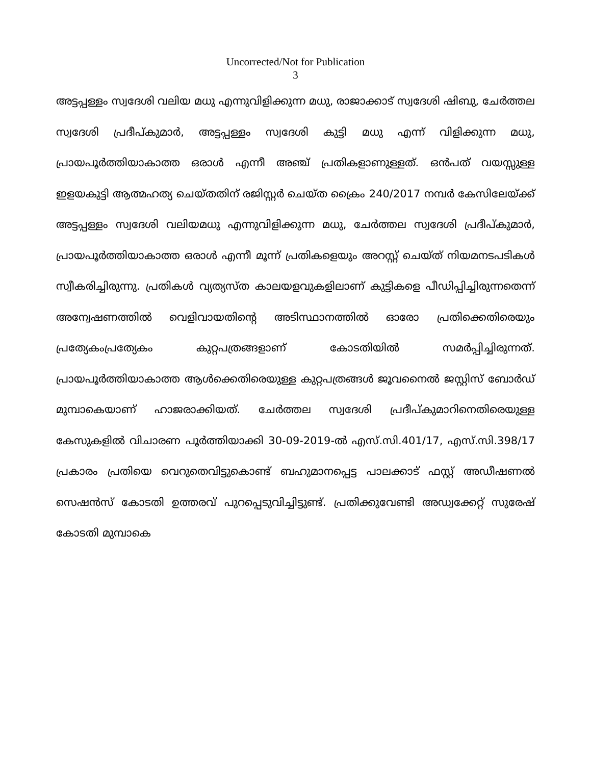Uncorrected/Not for Publication
3
അട്ടപ്പള്ളം സ്വദേശി വലിയ മധു എന്നുവിളിക്കുന്ന മധു, രാജാക്കാട് സ്വദേശി ഷിബു, ചേർത്തല സ്വദേശി പ്രദീപ്കുമാർ, അട്ടപ്പള്ളം സ്വദേശി കുട്ടി മധു എന്ന് വിളിക്കുന്ന മധു, പ്രായപൂർത്തിയാകാത്ത ഒരാൾ എന്നീ അഞ്ച് പ്രതികളാണുള്ളത്. ഒൻപത് വയസ്സുള്ള ഇളയകുട്ടി ആത്മഹത്യ ചെയ്തതിന് രജിസ്റ്റർ ചെയ്ത ക്രൈം 240/2017 നമ്പർ കേസിലേയ്ക്ക് അട്ടപ്പള്ളം സ്വദേശി വലിയമധു എന്നുവിളിക്കുന്ന മധു, ചേർത്തല സ്വദേശി പ്രദീപ്കുമാർ, പ്രായപൂർത്തിയാകാത്ത ഒരാൾ എന്നീ മൂന്ന് പ്രതികളെയും അറസ്റ്റ് ചെയ്ത് നിയമനടപടികൾ സ്വീകരിച്ചിരുന്നു. പ്രതികൾ വ്യത്യസ്ത കാലയളവുകളിലാണ് കുട്ടികളെ പീഡിപ്പിച്ചിരുന്നതെന്ന് അന്വേഷണത്തിൽ വെളിവായതിന്റെ അടിസ്ഥാനത്തിൽ ഓരോ പ്രതിക്കെതിരെയും പ്രത്യേകംപ്രത്യേകം കുറ്റപത്രങ്ങളാണ് കോടതിയിൽ സമർപ്പിച്ചിരുന്നത്. പ്രായപൂർത്തിയാകാത്ത ആൾക്കെതിരെയുള്ള കുറ്റപത്രങ്ങൾ ജൂവനൈൽ ജസ്റ്റിസ് ബോർഡ് മുമ്പാകെയാണ് ഹാജരാക്കിയത്. ചേർത്തല സ്വദേശി പ്രദീപ്കുമാറിനെതിരെയുള്ള കേസുകളിൽ വിചാരണ പൂർത്തിയാക്കി 30-09-2019-ൽ എസ്.സി.401/17, എസ്.സി.398/17 പ്രകാരം പ്രതിയെ വെറുതെവിട്ടുകൊണ്ട് ബഹുമാനപ്പെട്ട പാലക്കാട് ഫസ്റ്റ് അഡീഷണൽ സെഷൻസ് കോടതി ഉത്തരവ് പുറപ്പെടുവിച്ചിട്ടുണ്ട്. പ്രതിക്കുവേണ്ടി അഡ്വക്കേറ്റ് സുരേഷ് കോടതി മുമ്പാകെ